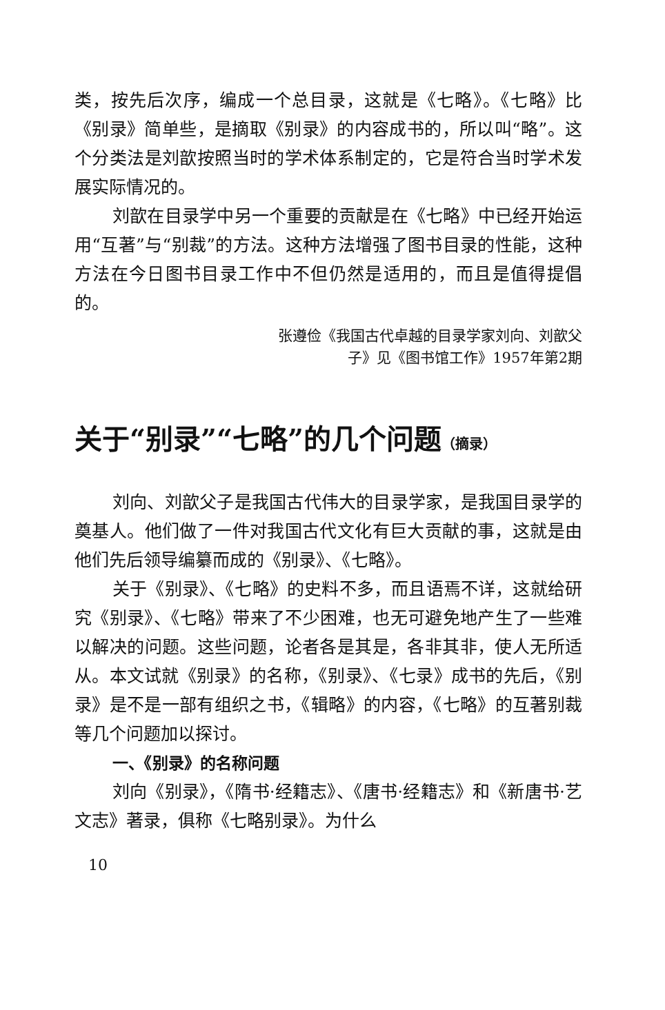类，按先后次序，编成一个总目录，这就是《七略》。《七略》比《别录》简单些，是摘取《别录》的内容成书的，所以叫“略”。这个分类法是刘歆按照当时的学术体系制定的，它是符合当时学术发展实际情况的。
刘歆在目录学中另一个重要的贡献是在《七略》中已经开始运用“互著”与“别裁”的方法。这种方法增强了图书目录的性能，这种方法在今日图书目录工作中不但仍然是适用的，而且是值得提倡的。
张遵俭《我国古代卓越的目录学家刘向、刘歆父
子》见《图书馆工作》1957年第2期
关于“别录”“七略”的几个问题（摘录）
刘向、刘歆父子是我国古代伟大的目录学家，是我国目录学的奠基人。他们做了一件对我国古代文化有巨大贡献的事，这就是由他们先后领导编纂而成的《别录》、《七略》。
关于《别录》、《七略》的史料不多，而且语焉不详，这就给研究《别录》、《七略》带来了不少困难，也无可避免地产生了一些难以解决的问题。这些问题，论者各是其是，各非其非，使人无所适从。本文试就《别录》的名称，《别录》、《七录》成书的先后，《别录》是不是一部有组织之书，《辑略》的内容，《七略》的互著别裁等几个问题加以探讨。
一、《别录》的名称问题
刘向《别录》，《隋书·经籍志》、《唐书·经籍志》和《新唐书·艺文志》著录，俱称《七略别录》。为什么
10